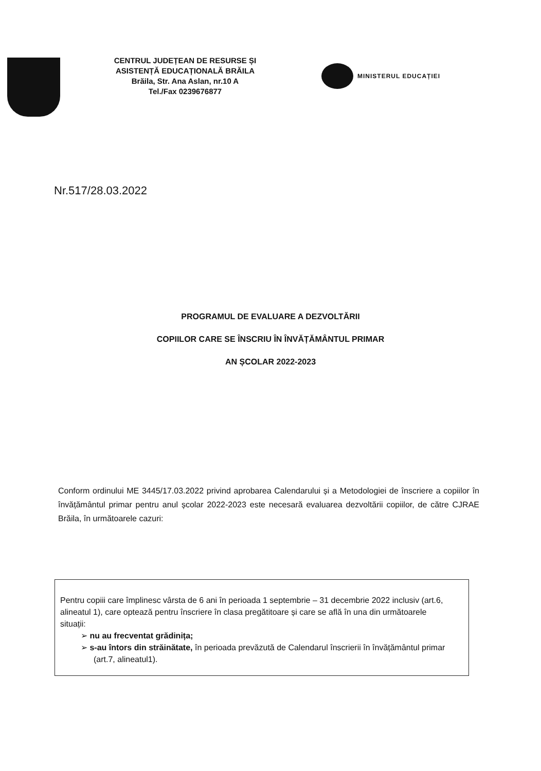CENTRUL JUDEȚEAN DE RESURSE ȘI
ASISTENȚĂ EDUCAȚIONALĂ BRĂILA
Brăila, Str. Ana Aslan, nr.10 A
Tel./Fax 0239676877
MINISTERUL EDUCAȚIEI
Nr.517/28.03.2022
PROGRAMUL DE EVALUARE A DEZVOLTĂRII
COPIILOR CARE SE ÎNSCRIU ÎN ÎNVĂȚĂMÂNTUL PRIMAR
AN ȘCOLAR 2022-2023
Conform ordinului ME 3445/17.03.2022 privind aprobarea Calendarului și a Metodologiei de înscriere a copiilor în învățământul primar pentru anul școlar 2022-2023 este necesară evaluarea dezvoltării copiilor, de către CJRAE Brăila, în următoarele cazuri:
Pentru copiii care împlinesc vârsta de 6 ani în perioada 1 septembrie – 31 decembrie 2022 inclusiv (art.6, alineatul 1), care optează pentru înscriere în clasa pregătitoare și care se află în una din următoarele situații:
➢ nu au frecventat grădinița;
➢ s-au întors din străinătate, în perioada prevăzută de Calendarul înscrierii în învățământul primar (art.7, alineatul1).